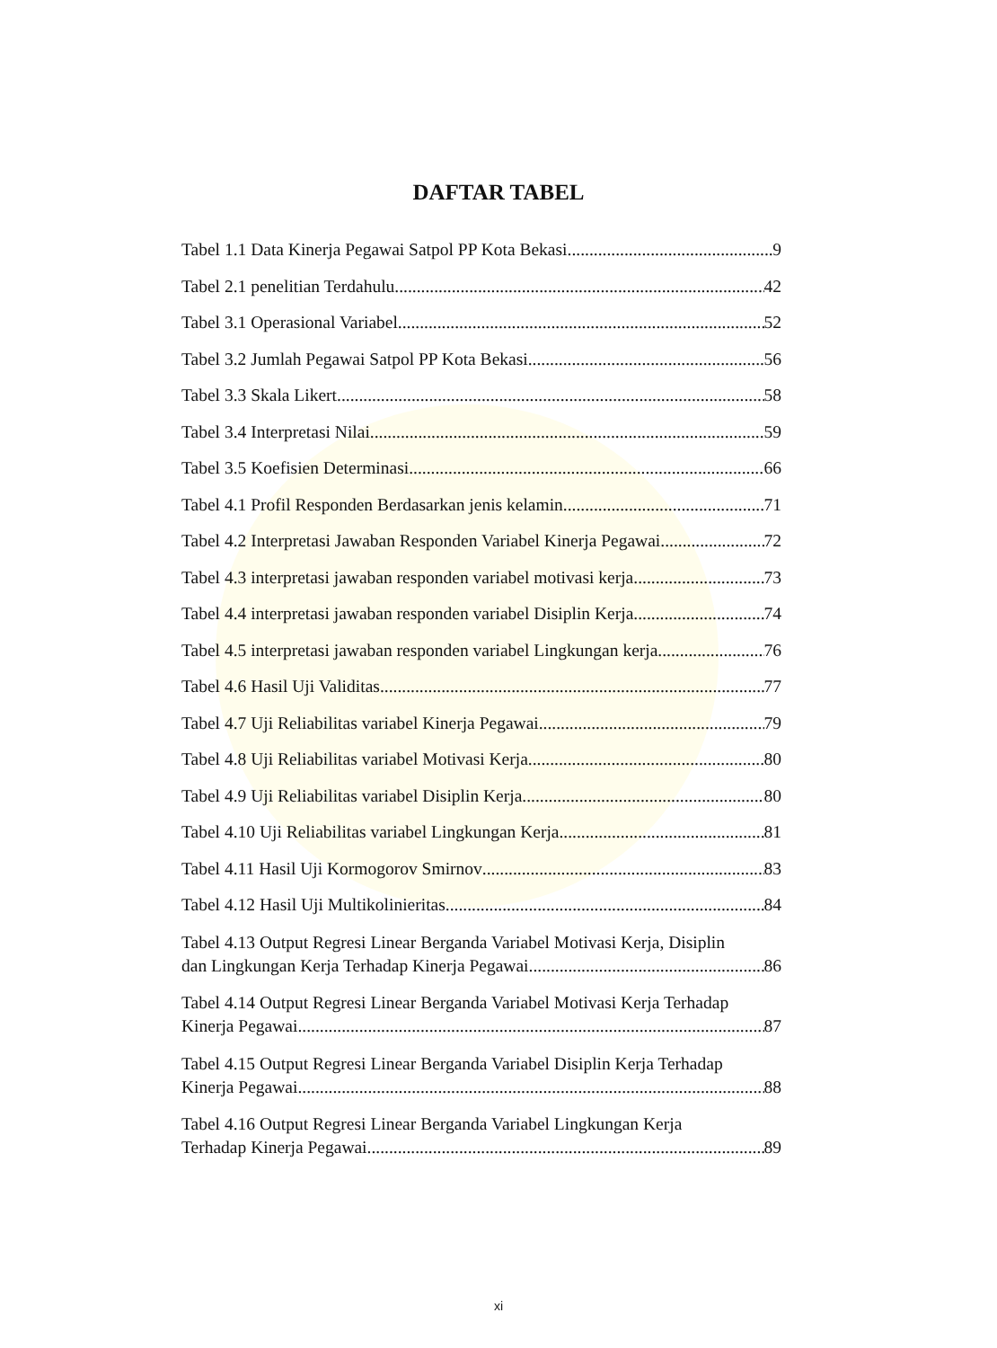DAFTAR TABEL
Tabel 1.1 Data Kinerja Pegawai Satpol PP Kota Bekasi 9
Tabel 2.1 penelitian Terdahulu 42
Tabel 3.1 Operasional Variabel 52
Tabel 3.2 Jumlah Pegawai Satpol PP Kota Bekasi 56
Tabel 3.3 Skala Likert 58
Tabel 3.4 Interpretasi Nilai 59
Tabel 3.5 Koefisien Determinasi 66
Tabel 4.1 Profil Responden Berdasarkan jenis kelamin 71
Tabel 4.2 Interpretasi Jawaban Responden Variabel Kinerja Pegawai 72
Tabel 4.3 interpretasi jawaban responden variabel motivasi kerja 73
Tabel 4.4 interpretasi jawaban responden variabel Disiplin Kerja 74
Tabel 4.5 interpretasi jawaban responden variabel Lingkungan kerja 76
Tabel 4.6 Hasil Uji Validitas 77
Tabel 4.7 Uji Reliabilitas variabel Kinerja Pegawai 79
Tabel 4.8 Uji Reliabilitas variabel Motivasi Kerja 80
Tabel 4.9 Uji Reliabilitas variabel Disiplin Kerja 80
Tabel 4.10 Uji Reliabilitas variabel Lingkungan Kerja 81
Tabel 4.11 Hasil Uji Kormogorov Smirnov 83
Tabel 4.12 Hasil Uji Multikolinieritas 84
Tabel 4.13 Output Regresi Linear Berganda Variabel Motivasi Kerja, Disiplin
dan Lingkungan Kerja Terhadap Kinerja Pegawai 86
Tabel 4.14 Output Regresi Linear Berganda Variabel Motivasi Kerja Terhadap
Kinerja Pegawai 87
Tabel 4.15 Output Regresi Linear Berganda Variabel Disiplin Kerja Terhadap
Kinerja Pegawai 88
Tabel 4.16 Output Regresi Linear Berganda Variabel Lingkungan Kerja
Terhadap Kinerja Pegawai 89
xi